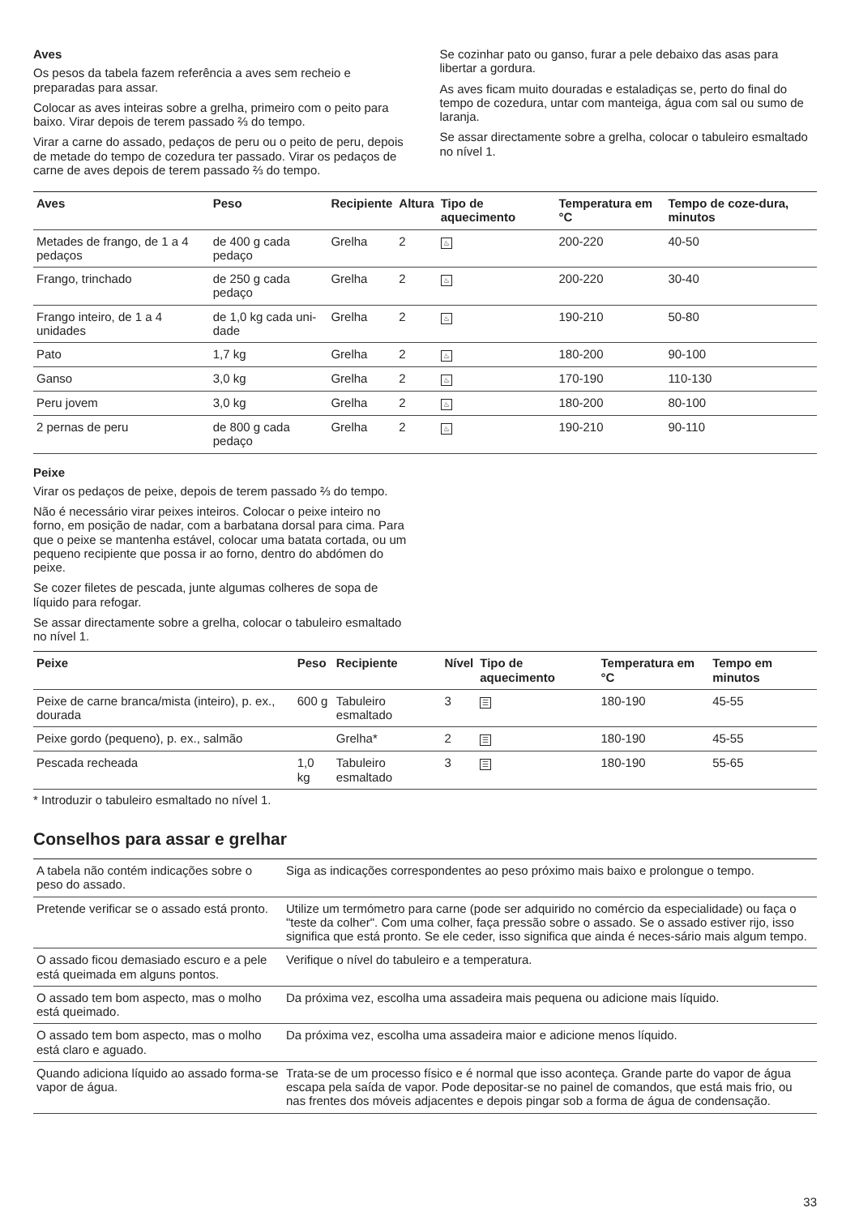Aves
Os pesos da tabela fazem referência a aves sem recheio e preparadas para assar.
Colocar as aves inteiras sobre a grelha, primeiro com o peito para baixo. Virar depois de terem passado ⅔ do tempo.
Virar a carne do assado, pedaços de peru ou o peito de peru, depois de metade do tempo de cozedura ter passado. Virar os pedaços de carne de aves depois de terem passado ⅔ do tempo.
Se cozinhar pato ou ganso, furar a pele debaixo das asas para libertar a gordura.
As aves ficam muito douradas e estaladiças se, perto do final do tempo de cozedura, untar com manteiga, água com sal ou sumo de laranja.
Se assar directamente sobre a grelha, colocar o tabuleiro esmaltado no nível 1.
| Aves | Peso | Recipiente | Altura | Tipo de aquecimento | Temperatura em °C | Tempo de coze-dura, minutos |
| --- | --- | --- | --- | --- | --- | --- |
| Metades de frango, de 1 a 4 pedaços | de 400 g cada pedaço | Grelha | 2 | ♨ | 200-220 | 40-50 |
| Frango, trinchado | de 250 g cada pedaço | Grelha | 2 | ♨ | 200-220 | 30-40 |
| Frango inteiro, de 1 a 4 unidades | de 1,0 kg cada uni-dade | Grelha | 2 | ♨ | 190-210 | 50-80 |
| Pato | 1,7 kg | Grelha | 2 | ♨ | 180-200 | 90-100 |
| Ganso | 3,0 kg | Grelha | 2 | ♨ | 170-190 | 110-130 |
| Peru jovem | 3,0 kg | Grelha | 2 | ♨ | 180-200 | 80-100 |
| 2 pernas de peru | de 800 g cada pedaço | Grelha | 2 | ♨ | 190-210 | 90-110 |
Peixe
Virar os pedaços de peixe, depois de terem passado ⅔ do tempo.
Não é necessário virar peixes inteiros. Colocar o peixe inteiro no forno, em posição de nadar, com a barbatana dorsal para cima. Para que o peixe se mantenha estável, colocar uma batata cortada, ou um pequeno recipiente que possa ir ao forno, dentro do abdómen do peixe.
Se cozer filetes de pescada, junte algumas colheres de sopa de líquido para refogar.
Se assar directamente sobre a grelha, colocar o tabuleiro esmaltado no nível 1.
| Peixe | Peso | Recipiente | Nível | Tipo de aquecimento | Temperatura em °C | Tempo em minutos |
| --- | --- | --- | --- | --- | --- | --- |
| Peixe de carne branca/mista (inteiro), p. ex., dourada | 600 g | Tabuleiro esmaltado | 3 | ☰ | 180-190 | 45-55 |
| Peixe gordo (pequeno), p. ex., salmão | | Grelha* | 2 | ☰ | 180-190 | 45-55 |
| Pescada recheada | 1,0 kg | Tabuleiro esmaltado | 3 | ☰ | 180-190 | 55-65 |
* Introduzir o tabuleiro esmaltado no nível 1.
Conselhos para assar e grelhar
| A tabela não contém indicações sobre o peso do assado. | Siga as indicações correspondentes ao peso próximo mais baixo e prolongue o tempo. |
| Pretende verificar se o assado está pronto. | Utilize um termómetro para carne (pode ser adquirido no comércio da especialidade) ou faça o "teste da colher". Com uma colher, faça pressão sobre o assado. Se o assado estiver rijo, isso significa que está pronto. Se ele ceder, isso significa que ainda é neces-sário mais algum tempo. |
| O assado ficou demasiado escuro e a pele está queimada em alguns pontos. | Verifique o nível do tabuleiro e a temperatura. |
| O assado tem bom aspecto, mas o molho está queimado. | Da próxima vez, escolha uma assadeira mais pequena ou adicione mais líquido. |
| O assado tem bom aspecto, mas o molho está claro e aguado. | Da próxima vez, escolha uma assadeira maior e adicione menos líquido. |
| Quando adiciona líquido ao assado forma-se vapor de água. | Trata-se de um processo físico e é normal que isso aconteça. Grande parte do vapor de água escapa pela saída de vapor. Pode depositar-se no painel de comandos, que está mais frio, ou nas frentes dos móveis adjacentes e depois pingar sob a forma de água de condensação. |
33